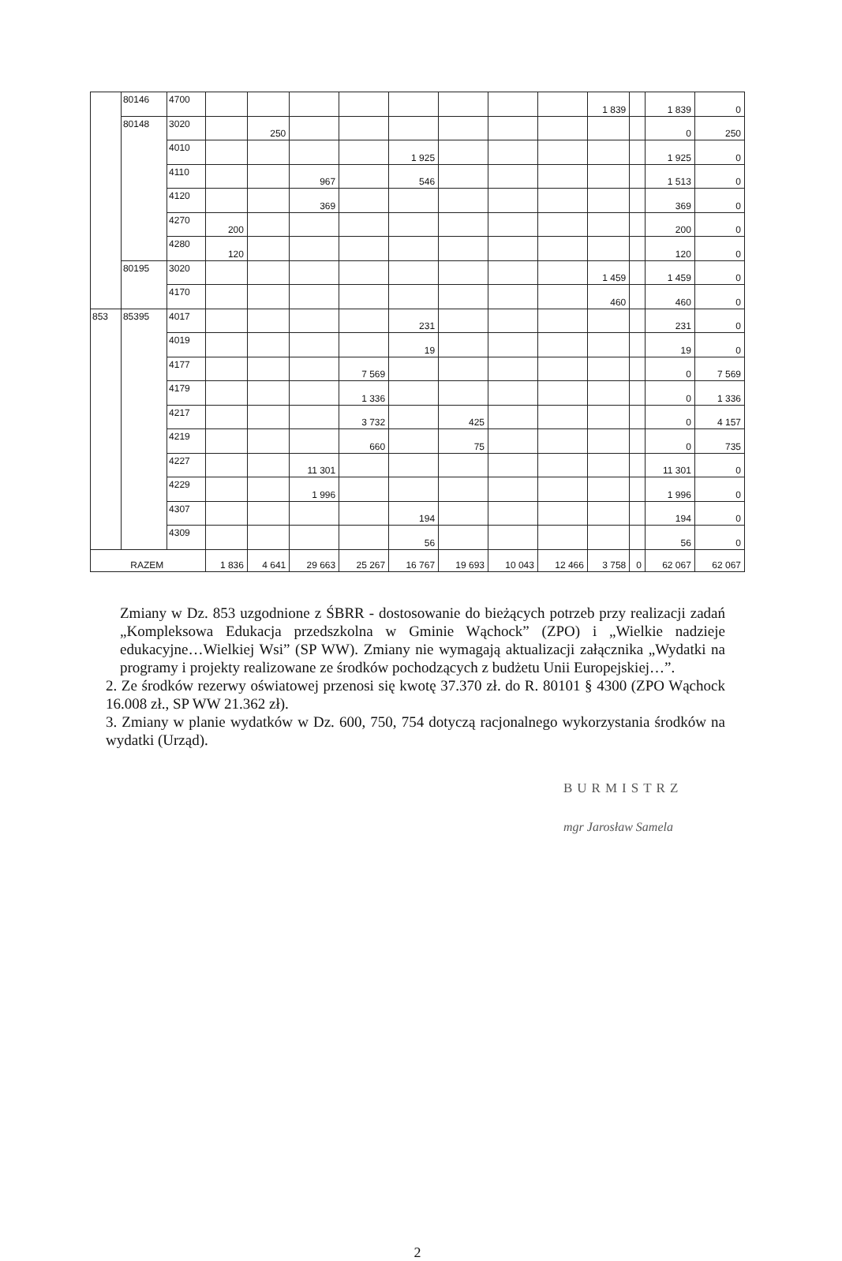| | 80146 | 4700 | | | | | | | | | 1 839 | | 1 839 | 0 |
| | 80148 | 3020 | | 250 | | | | | | | | | 0 | 250 |
| | | 4010 | | | | | 1 925 | | | | | | 1 925 | 0 |
| | | 4110 | | | 967 | | 546 | | | | | | 1 513 | 0 |
| | | 4120 | | | 369 | | | | | | | | 369 | 0 |
| | | 4270 | 200 | | | | | | | | | | 200 | 0 |
| | | 4280 | 120 | | | | | | | | | | 120 | 0 |
| | 80195 | 3020 | | | | | | | | | 1 459 | | 1 459 | 0 |
| | | 4170 | | | | | | | | | 460 | | 460 | 0 |
| 853 | 85395 | 4017 | | | | | 231 | | | | | | 231 | 0 |
| | | 4019 | | | | | 19 | | | | | | 19 | 0 |
| | | 4177 | | | | 7 569 | | | | | | | 0 | 7 569 |
| | | 4179 | | | | 1 336 | | | | | | | 0 | 1 336 |
| | | 4217 | | | | 3 732 | | 425 | | | | | 0 | 4 157 |
| | | 4219 | | | | 660 | | 75 | | | | | 0 | 735 |
| | | 4227 | | | 11 301 | | | | | | | | 11 301 | 0 |
| | | 4229 | | | 1 996 | | | | | | | | 1 996 | 0 |
| | | 4307 | | | | | 194 | | | | | | 194 | 0 |
| | | 4309 | | | | | 56 | | | | | | 56 | 0 |
| RAZEM | | | 1 836 | 4 641 | 29 663 | 25 267 | 16 767 | 19 693 | 10 043 | 12 466 | 3 758 | 0 | 62 067 | 62 067 |
Zmiany w Dz. 853 uzgodnione z ŚBRR - dostosowanie do bieżących potrzeb przy realizacji zadań „Kompleksowa Edukacja przedszkolna w Gminie Wąchock” (ZPO) i „Wielkie nadzieje edukacyjne…Wielkiej Wsi” (SP WW). Zmiany nie wymagają aktualizacji załącznika „Wydatki na programy i projekty realizowane ze środków pochodzących z budżetu Unii Europejskiej…”.
2. Ze środków rezerwy oświatowej przenosi się kwotę 37.370 zł. do R. 80101 § 4300 (ZPO Wąchock 16.008 zł., SP WW 21.362 zł).
3. Zmiany w planie wydatków w Dz. 600, 750, 754 dotyczą racjonalnego wykorzystania środków na wydatki (Urząd).
BURMISTRZ
mgr Jarosław Samela
2